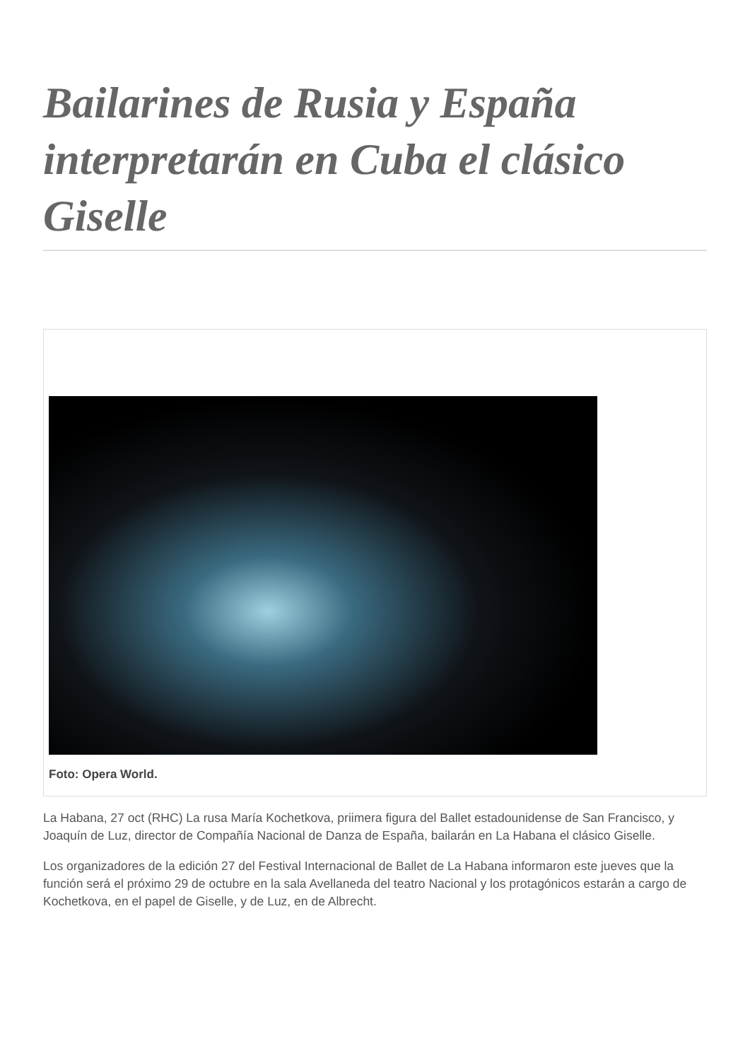Bailarines de Rusia y España interpretarán en Cuba el clásico Giselle
Foto: Opera World.
La Habana, 27 oct (RHC) La rusa María Kochetkova, priimera figura del Ballet estadounidense de San Francisco, y Joaquín de Luz, director de Compañía Nacional de Danza de España, bailarán en La Habana el clásico Giselle.
Los organizadores de la edición 27 del Festival Internacional de Ballet de La Habana informaron este jueves que la función será el próximo 29 de octubre en la sala Avellaneda del teatro Nacional y los protagónicos estarán a cargo de Kochetkova, en el papel de Giselle, y de Luz, en de Albrecht.